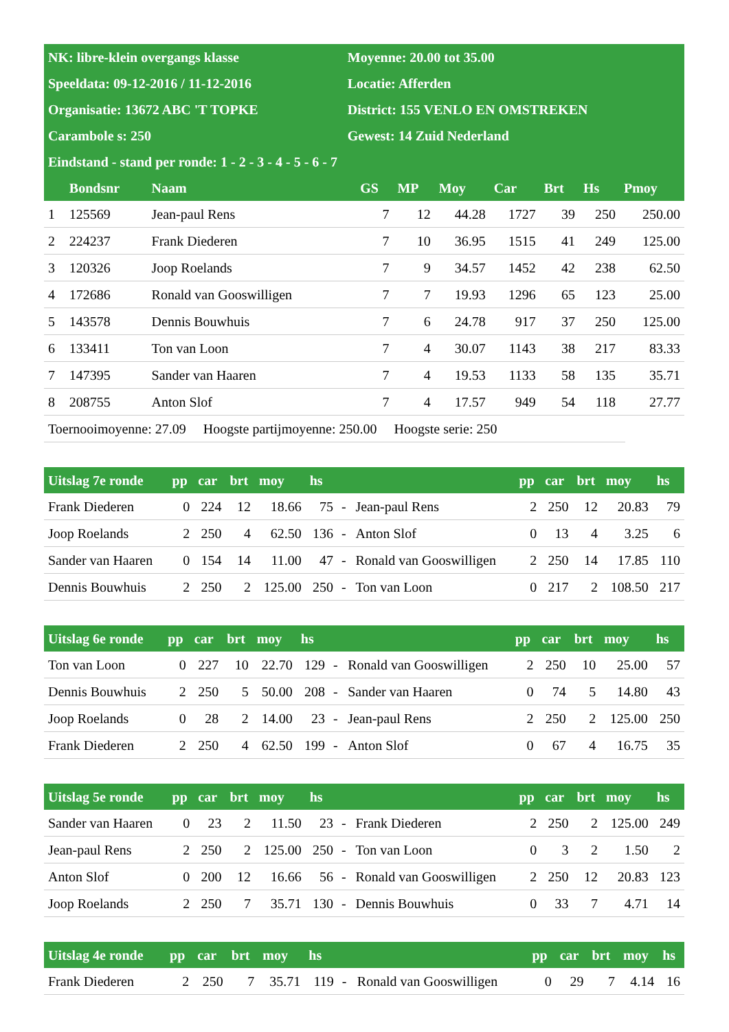| NK: libre-klein overgangs klasse | Moyenne: 20.00 tot 35.00 |
| Speeldata: 09-12-2016 / 11-12-2016 | Locatie: Afferden |
| Organisatie: 13672 ABC 'T TOPKE | District: 155 VENLO EN OMSTREKEN |
| Carambole s: 250 | Gewest: 14 Zuid Nederland |
| Eindstand - stand per ronde: 1 - 2 - 3 - 4 - 5 - 6 - 7 | |
| | Bondsnr | Naam | GS | MP | Moy | Car | Brt | Hs | Pmoy |
| --- | --- | --- | --- | --- | --- | --- | --- | --- | --- |
| 1 | 125569 | Jean-paul Rens | 7 | 12 | 44.28 | 1727 | 39 | 250 | 250.00 |
| 2 | 224237 | Frank Diederen | 7 | 10 | 36.95 | 1515 | 41 | 249 | 125.00 |
| 3 | 120326 | Joop Roelands | 7 | 9 | 34.57 | 1452 | 42 | 238 | 62.50 |
| 4 | 172686 | Ronald van Gooswilligen | 7 | 7 | 19.93 | 1296 | 65 | 123 | 25.00 |
| 5 | 143578 | Dennis Bouwhuis | 7 | 6 | 24.78 | 917 | 37 | 250 | 125.00 |
| 6 | 133411 | Ton van Loon | 7 | 4 | 30.07 | 1143 | 38 | 217 | 83.33 |
| 7 | 147395 | Sander van Haaren | 7 | 4 | 19.53 | 1133 | 58 | 135 | 35.71 |
| 8 | 208755 | Anton Slof | 7 | 4 | 17.57 | 949 | 54 | 118 | 27.77 |
Toernooimoyenne: 27.09 Hoogste partijmoyenne: 250.00 Hoogste serie: 250
| Uitslag 7e ronde | pp | car | brt | moy | hs | | | pp | car | brt | moy | hs |
| --- | --- | --- | --- | --- | --- | --- | --- | --- | --- | --- | --- | --- |
| Frank Diederen | 0 | 224 | 12 | 18.66 | 75 | - | Jean-paul Rens | 2 | 250 | 12 | 20.83 | 79 |
| Joop Roelands | 2 | 250 | 4 | 62.50 | 136 | - | Anton Slof | 0 | 13 | 4 | 3.25 | 6 |
| Sander van Haaren | 0 | 154 | 14 | 11.00 | 47 | - | Ronald van Gooswilligen | 2 | 250 | 14 | 17.85 | 110 |
| Dennis Bouwhuis | 2 | 250 | 2 | 125.00 | 250 | - | Ton van Loon | 0 | 217 | 2 | 108.50 | 217 |
| Uitslag 6e ronde | pp | car | brt | moy | hs | | | pp | car | brt | moy | hs |
| --- | --- | --- | --- | --- | --- | --- | --- | --- | --- | --- | --- | --- |
| Ton van Loon | 0 | 227 | 10 | 22.70 | 129 | - | Ronald van Gooswilligen | 2 | 250 | 10 | 25.00 | 57 |
| Dennis Bouwhuis | 2 | 250 | 5 | 50.00 | 208 | - | Sander van Haaren | 0 | 74 | 5 | 14.80 | 43 |
| Joop Roelands | 0 | 28 | 2 | 14.00 | 23 | - | Jean-paul Rens | 2 | 250 | 2 | 125.00 | 250 |
| Frank Diederen | 2 | 250 | 4 | 62.50 | 199 | - | Anton Slof | 0 | 67 | 4 | 16.75 | 35 |
| Uitslag 5e ronde | pp | car | brt | moy | hs | | | pp | car | brt | moy | hs |
| --- | --- | --- | --- | --- | --- | --- | --- | --- | --- | --- | --- | --- |
| Sander van Haaren | 0 | 23 | 2 | 11.50 | 23 | - | Frank Diederen | 2 | 250 | 2 | 125.00 | 249 |
| Jean-paul Rens | 2 | 250 | 2 | 125.00 | 250 | - | Ton van Loon | 0 | 3 | 2 | 1.50 | 2 |
| Anton Slof | 0 | 200 | 12 | 16.66 | 56 | - | Ronald van Gooswilligen | 2 | 250 | 12 | 20.83 | 123 |
| Joop Roelands | 2 | 250 | 7 | 35.71 | 130 | - | Dennis Bouwhuis | 0 | 33 | 7 | 4.71 | 14 |
| Uitslag 4e ronde | pp | car | brt | moy | hs | | | pp | car | brt | moy | hs |
| --- | --- | --- | --- | --- | --- | --- | --- | --- | --- | --- | --- | --- |
| Frank Diederen | 2 | 250 | 7 | 35.71 | 119 | - | Ronald van Gooswilligen | 0 | 29 | 7 | 4.14 | 16 |